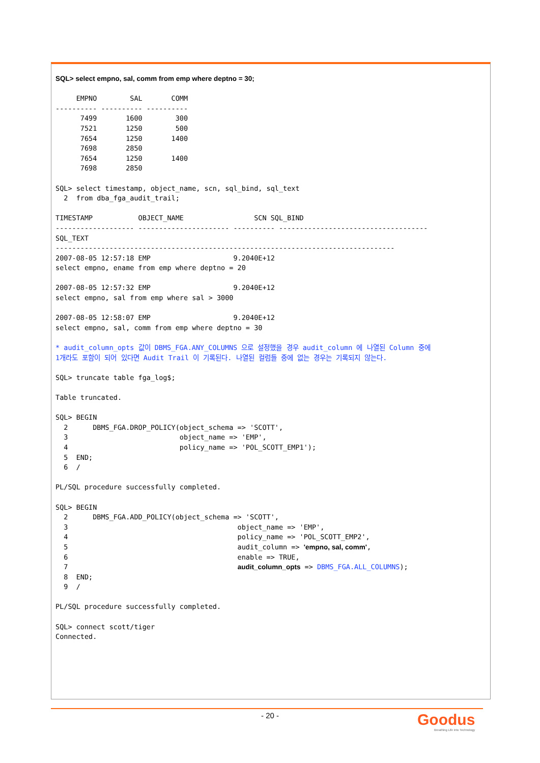SQL> select empno, sal, comm from emp where deptno = 30;

     EMPNO        SAL       COMM
---------- ---------- ----------
      7499       1600        300
      7521       1250        500
      7654       1250       1400
      7698       2850
      7654       1250       1400
      7698       2850

SQL> select timestamp, object_name, scn, sql_bind, sql_text
  2  from dba_fga_audit_trail;

TIMESTAMP           OBJECT_NAME                 SCN SQL_BIND
------------------- ---------------------- ---------- ------------------------------------
SQL_TEXT
----------------------------------------------------------------------------------
2007-08-05 12:57:18 EMP                    9.2040E+12
select empno, ename from emp where deptno = 20

2007-08-05 12:57:32 EMP                    9.2040E+12
select empno, sal from emp where sal > 3000

2007-08-05 12:58:07 EMP                    9.2040E+12
select empno, sal, comm from emp where deptno = 30

* audit_column_opts 값이 DBMS_FGA.ANY_COLUMNS 으로 설정했을 경우 audit_column 에 나열된 Column 중에
1개라도 포함이 되어 있다면 Audit Trail 이 기록된다. 나열된 컬럼들 중에 없는 경우는 기록되지 않는다.

SQL> truncate table fga_log$;

Table truncated.

SQL> BEGIN
  2      DBMS_FGA.DROP_POLICY(object_schema => 'SCOTT',
  3                           object_name => 'EMP',
  4                           policy_name => 'POL_SCOTT_EMP1');
  5  END;
  6  /

PL/SQL procedure successfully completed.

SQL> BEGIN
  2      DBMS_FGA.ADD_POLICY(object_schema => 'SCOTT',
  3                                         object_name => 'EMP',
  4                                         policy_name => 'POL_SCOTT_EMP2',
  5                                         audit_column => 'empno, sal, comm',
  6                                         enable => TRUE,
  7                                         audit_column_opts => DBMS_FGA.ALL_COLUMNS);
  8  END;
  9  /

PL/SQL procedure successfully completed.

SQL> connect scott/tiger
Connected.
- 20 -
Goodus
Breathing Life into Technology